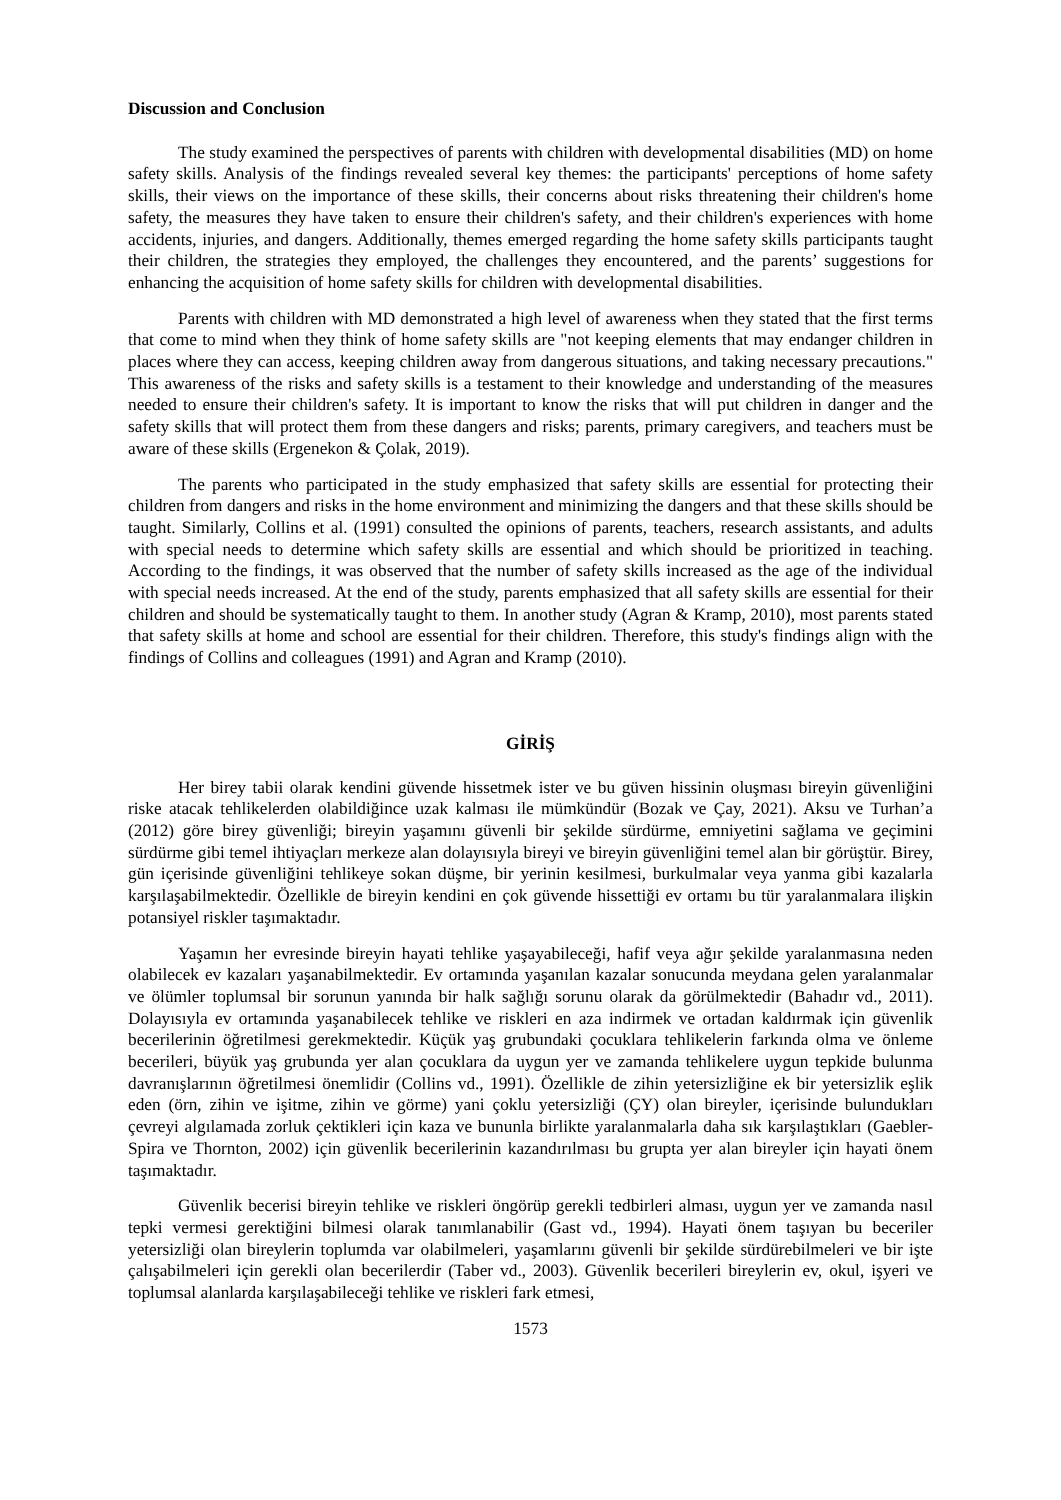Discussion and Conclusion
The study examined the perspectives of parents with children with developmental disabilities (MD) on home safety skills. Analysis of the findings revealed several key themes: the participants' perceptions of home safety skills, their views on the importance of these skills, their concerns about risks threatening their children's home safety, the measures they have taken to ensure their children's safety, and their children's experiences with home accidents, injuries, and dangers. Additionally, themes emerged regarding the home safety skills participants taught their children, the strategies they employed, the challenges they encountered, and the parents’ suggestions for enhancing the acquisition of home safety skills for children with developmental disabilities.
Parents with children with MD demonstrated a high level of awareness when they stated that the first terms that come to mind when they think of home safety skills are "not keeping elements that may endanger children in places where they can access, keeping children away from dangerous situations, and taking necessary precautions." This awareness of the risks and safety skills is a testament to their knowledge and understanding of the measures needed to ensure their children's safety. It is important to know the risks that will put children in danger and the safety skills that will protect them from these dangers and risks; parents, primary caregivers, and teachers must be aware of these skills (Ergenekon & Çolak, 2019).
The parents who participated in the study emphasized that safety skills are essential for protecting their children from dangers and risks in the home environment and minimizing the dangers and that these skills should be taught. Similarly, Collins et al. (1991) consulted the opinions of parents, teachers, research assistants, and adults with special needs to determine which safety skills are essential and which should be prioritized in teaching. According to the findings, it was observed that the number of safety skills increased as the age of the individual with special needs increased. At the end of the study, parents emphasized that all safety skills are essential for their children and should be systematically taught to them. In another study (Agran & Kramp, 2010), most parents stated that safety skills at home and school are essential for their children. Therefore, this study's findings align with the findings of Collins and colleagues (1991) and Agran and Kramp (2010).
GİRİŞ
Her birey tabii olarak kendini güvende hissetmek ister ve bu güven hissinin oluşması bireyin güvenliğini riske atacak tehlikelerden olabildiğince uzak kalması ile mümkündür (Bozak ve Çay, 2021). Aksu ve Turhan’a (2012) göre birey güvenliği; bireyin yaşamını güvenli bir şekilde sürdürme, emniyetini sağlama ve geçimini sürdürme gibi temel ihtiyaçları merkeze alan dolayısıyla bireyi ve bireyin güvenliğini temel alan bir görüştür. Birey, gün içerisinde güvenliğini tehlikeye sokan düşme, bir yerinin kesilmesi, burkulmalar veya yanma gibi kazalarla karşılaşabilmektedir. Özellikle de bireyin kendini en çok güvende hissettiği ev ortamı bu tür yaralanmalara ilişkin potansiyel riskler taşımaktadır.
Yaşamın her evresinde bireyin hayati tehlike yaşayabileceği, hafif veya ağır şekilde yaralanmasına neden olabilecek ev kazaları yaşanabilmektedir. Ev ortamında yaşanılan kazalar sonucunda meydana gelen yaralanmalar ve ölümler toplumsal bir sorunun yanında bir halk sağlığı sorunu olarak da görülmektedir (Bahadır vd., 2011). Dolayısıyla ev ortamında yaşanabilecek tehlike ve riskleri en aza indirmek ve ortadan kaldırmak için güvenlik becerilerinin öğretilmesi gerekmektedir. Küçük yaş grubundaki çocuklara tehlikelerin farkında olma ve önleme becerileri, büyük yaş grubunda yer alan çocuklara da uygun yer ve zamanda tehlikelere uygun tepkide bulunma davranışlarının öğretilmesi önemlidir (Collins vd., 1991). Özellikle de zihin yetersizliğine ek bir yetersizlik eşlik eden (örn, zihin ve işitme, zihin ve görme) yani çoklu yetersizliği (ÇY) olan bireyler, içerisinde bulundukları çevreyi algılamada zorluk çektikleri için kaza ve bununla birlikte yaralanmalarla daha sık karşılaştıkları (Gaebler-Spira ve Thornton, 2002) için güvenlik becerilerinin kazandırılması bu grupta yer alan bireyler için hayati önem taşımaktadır.
Güvenlik becerisi bireyin tehlike ve riskleri öngörüp gerekli tedbirleri alması, uygun yer ve zamanda nasıl tepki vermesi gerektiğini bilmesi olarak tanımlanabilir (Gast vd., 1994). Hayati önem taşıyan bu beceriler yetersizliği olan bireylerin toplumda var olabilmeleri, yaşamlarını güvenli bir şekilde sürdürebilmeleri ve bir işte çalışabilmeleri için gerekli olan becerilerdir (Taber vd., 2003). Güvenlik becerileri bireylerin ev, okul, işyeri ve toplumsal alanlarda karşılaşabileceği tehlike ve riskleri fark etmesi,
1573